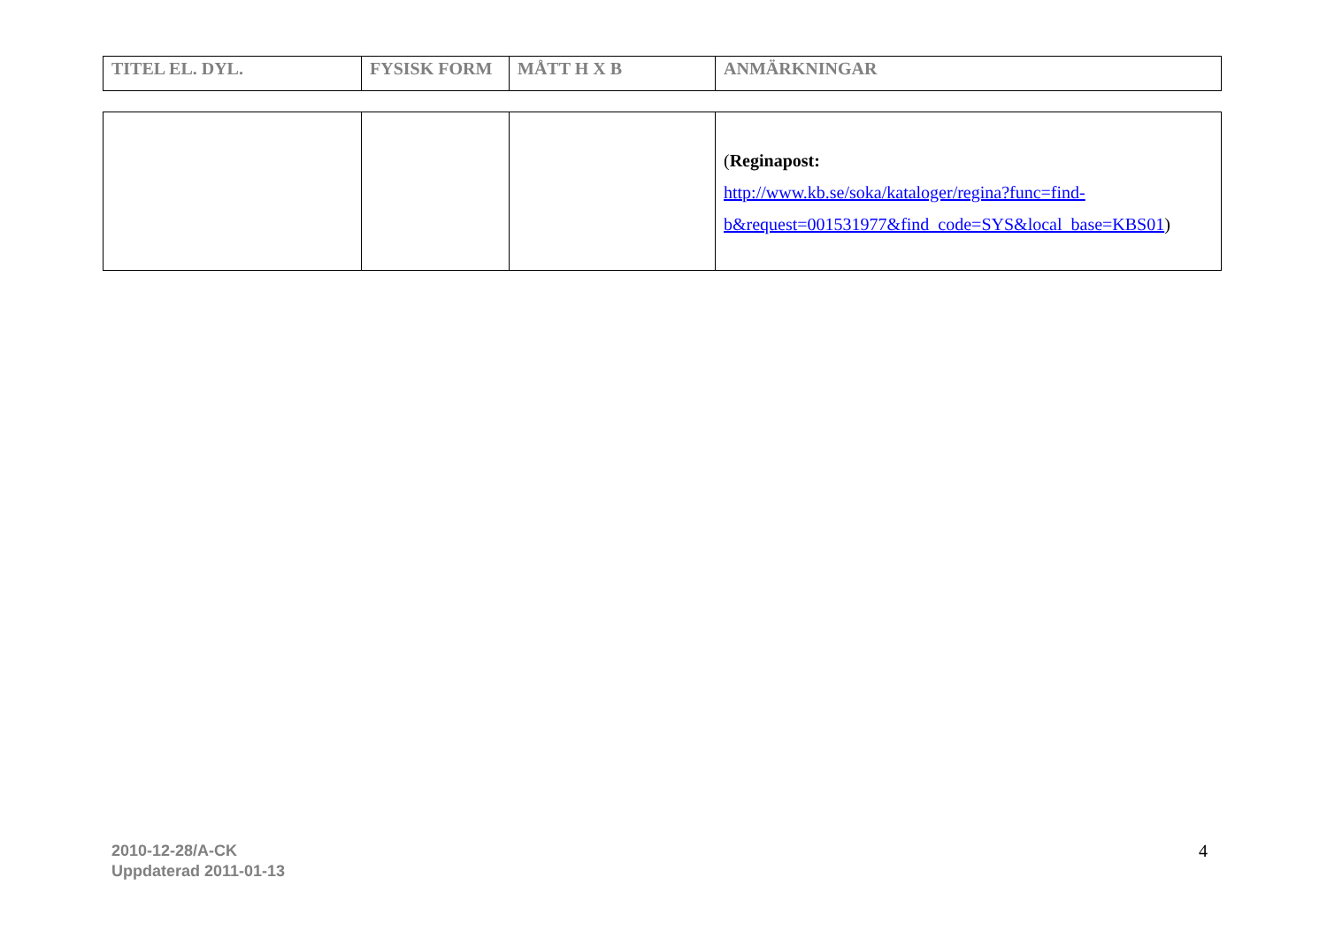| TITEL EL. DYL. | FYSISK FORM | MÅTT H X B | ANMÄRKNINGAR |
| --- | --- | --- | --- |
| | | | ( Reginapost: http://www.kb.se/soka/kataloger/regina?func=find-b&request=001531977&find_code=SYS&local_base=KBS01 ) |
2010-12-28/A-CK
Uppdaterad 2011-01-13
4